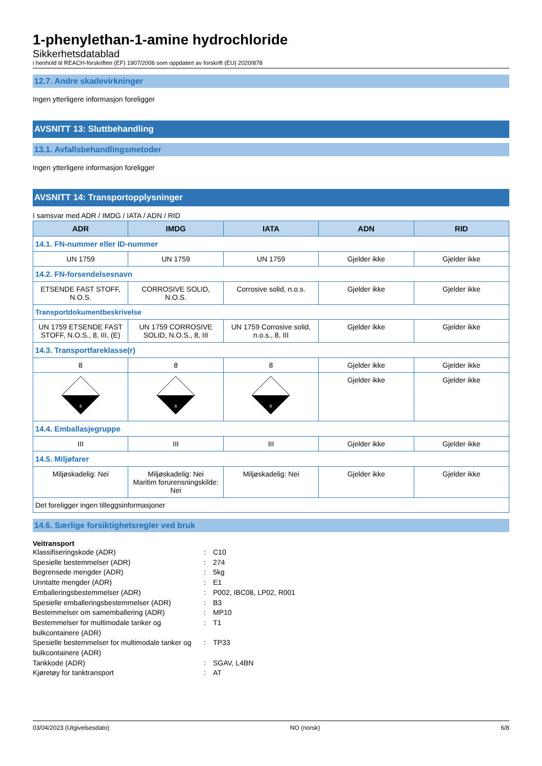1-phenylethan-1-amine hydrochloride
Sikkerhetsdatablad
i henhold til REACH-forskriften (EF) 1907/2006 som oppdatert av forskrift (EU) 2020/878
12.7. Andre skadevirkninger
Ingen ytterligere informasjon foreligger
AVSNITT 13: Sluttbehandling
13.1. Avfallsbehandlingsmetoder
Ingen ytterligere informasjon foreligger
AVSNITT 14: Transportopplysninger
I samsvar med ADR / IMDG / IATA / ADN / RID
| ADR | IMDG | IATA | ADN | RID |
| --- | --- | --- | --- | --- |
| 14.1. FN-nummer eller ID-nummer | | | | |
| UN 1759 | UN 1759 | UN 1759 | Gjelder ikke | Gjelder ikke |
| 14.2. FN-forsendelsesnavn | | | | |
| ETSENDE FAST STOFF, N.O.S. | CORROSIVE SOLID, N.O.S. | Corrosive solid, n.o.s. | Gjelder ikke | Gjelder ikke |
| Transportdokumentbeskrivelse | | | | |
| UN 1759 ETSENDE FAST STOFF, N.O.S., 8, III, (E) | UN 1759 CORROSIVE SOLID, N.O.S., 8, III | UN 1759 Corrosive solid, n.o.s., 8, III | Gjelder ikke | Gjelder ikke |
| 14.3. Transportfareklasse(r) | | | | |
| 8 | 8 | 8 | Gjelder ikke | Gjelder ikke |
| 8 | 8 | 8 | Gjelder ikke | Gjelder ikke |
| 14.4. Emballasjegruppe | | | | |
| III | III | III | Gjelder ikke | Gjelder ikke |
| 14.5. Miljøfarer | | | | |
| Miljøskadelig: Nei | Miljøskadelig: Nei Maritim forurensningskilde: Nei | Miljøskadelig: Nei | Gjelder ikke | Gjelder ikke |
| Det foreligger ingen tilleggsinformasjoner | | | | |
14.6. Særlige forsiktighetsregler ved bruk
Veitransport
Klassifiseringskode (ADR)
:
C10
Spesielle bestemmelser (ADR)
:
274
Begrensede mengder (ADR)
:
5kg
Unntatte mengder (ADR)
:
E1
Emballeringsbestemmelser (ADR)
:
P002, IBC08, LP02, R001
Spesielle emballeringsbestemmelser (ADR)
:
B3
Bestemmelser om samemballering (ADR)
:
MP10
Bestemmelser for multimodale tanker og bulkcontainere (ADR)
:
T1
Spesielle bestemmelser for multimodale tanker og bulkcontainere (ADR)
:
TP33
Tankkode (ADR)
:
SGAV, L4BN
Kjøretøy for tanktransport
:
AT
03/04/2023 (Utgivelsesdato) NO (norsk) 6/8